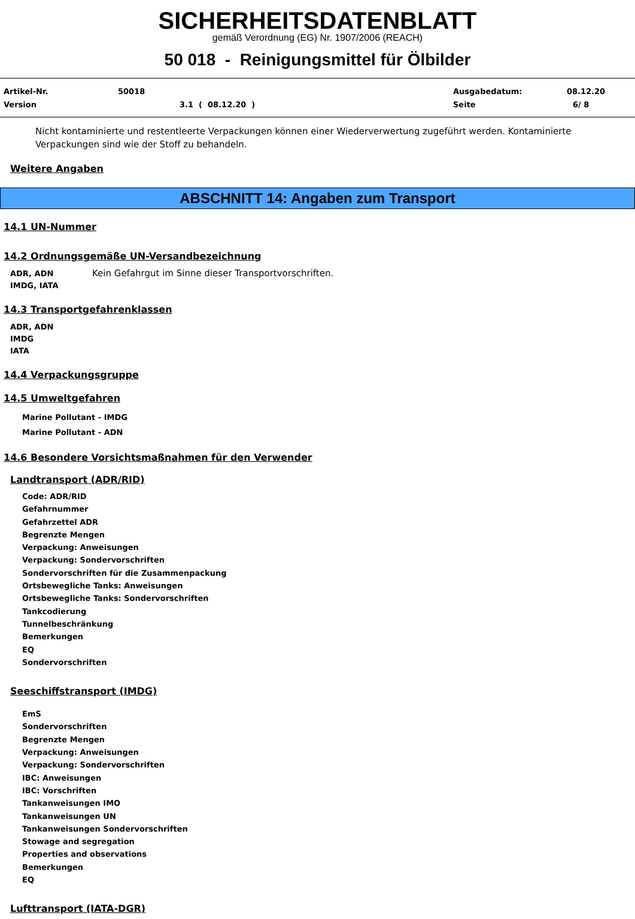SICHERHEITSDATENBLATT
gemäß Verordnung (EG) Nr. 1907/2006 (REACH)
50 018 - Reinigungsmittel für Ölbilder
Artikel-Nr. 50018 Ausgabedatum: 08.12.20
Version 3.1 ( 08.12.20 ) Seite 6/ 8
Nicht kontaminierte und restentleerte Verpackungen können einer Wiederverwertung zugeführt werden. Kontaminierte Verpackungen sind wie der Stoff zu behandeln.
Weitere Angaben
ABSCHNITT 14: Angaben zum Transport
14.1 UN-Nummer
14.2 Ordnungsgemäße UN-Versandbezeichnung
ADR, ADN
IMDG, IATA
Kein Gefahrgut im Sinne dieser Transportvorschriften.
14.3 Transportgefahrenklassen
ADR, ADN
IMDG
IATA
14.4 Verpackungsgruppe
14.5 Umweltgefahren
Marine Pollutant - IMDG
Marine Pollutant - ADN
14.6 Besondere Vorsichtsmaßnahmen für den Verwender
Landtransport (ADR/RID)
Code: ADR/RID
Gefahrnummer
Gefahrzettel ADR
Begrenzte Mengen
Verpackung: Anweisungen
Verpackung: Sondervorschriften
Sondervorschriften für die Zusammenpackung
Ortsbewegliche Tanks: Anweisungen
Ortsbewegliche Tanks: Sondervorschriften
Tankcodierung
Tunnelbeschränkung
Bemerkungen
EQ
Sondervorschriften
Seeschiffstransport (IMDG)
EmS
Sondervorschriften
Begrenzte Mengen
Verpackung: Anweisungen
Verpackung: Sondervorschriften
IBC: Anweisungen
IBC: Vorschriften
Tankanweisungen IMO
Tankanweisungen UN
Tankanweisungen Sondervorschriften
Stowage and segregation
Properties and observations
Bemerkungen
EQ
Lufttransport (IATA-DGR)